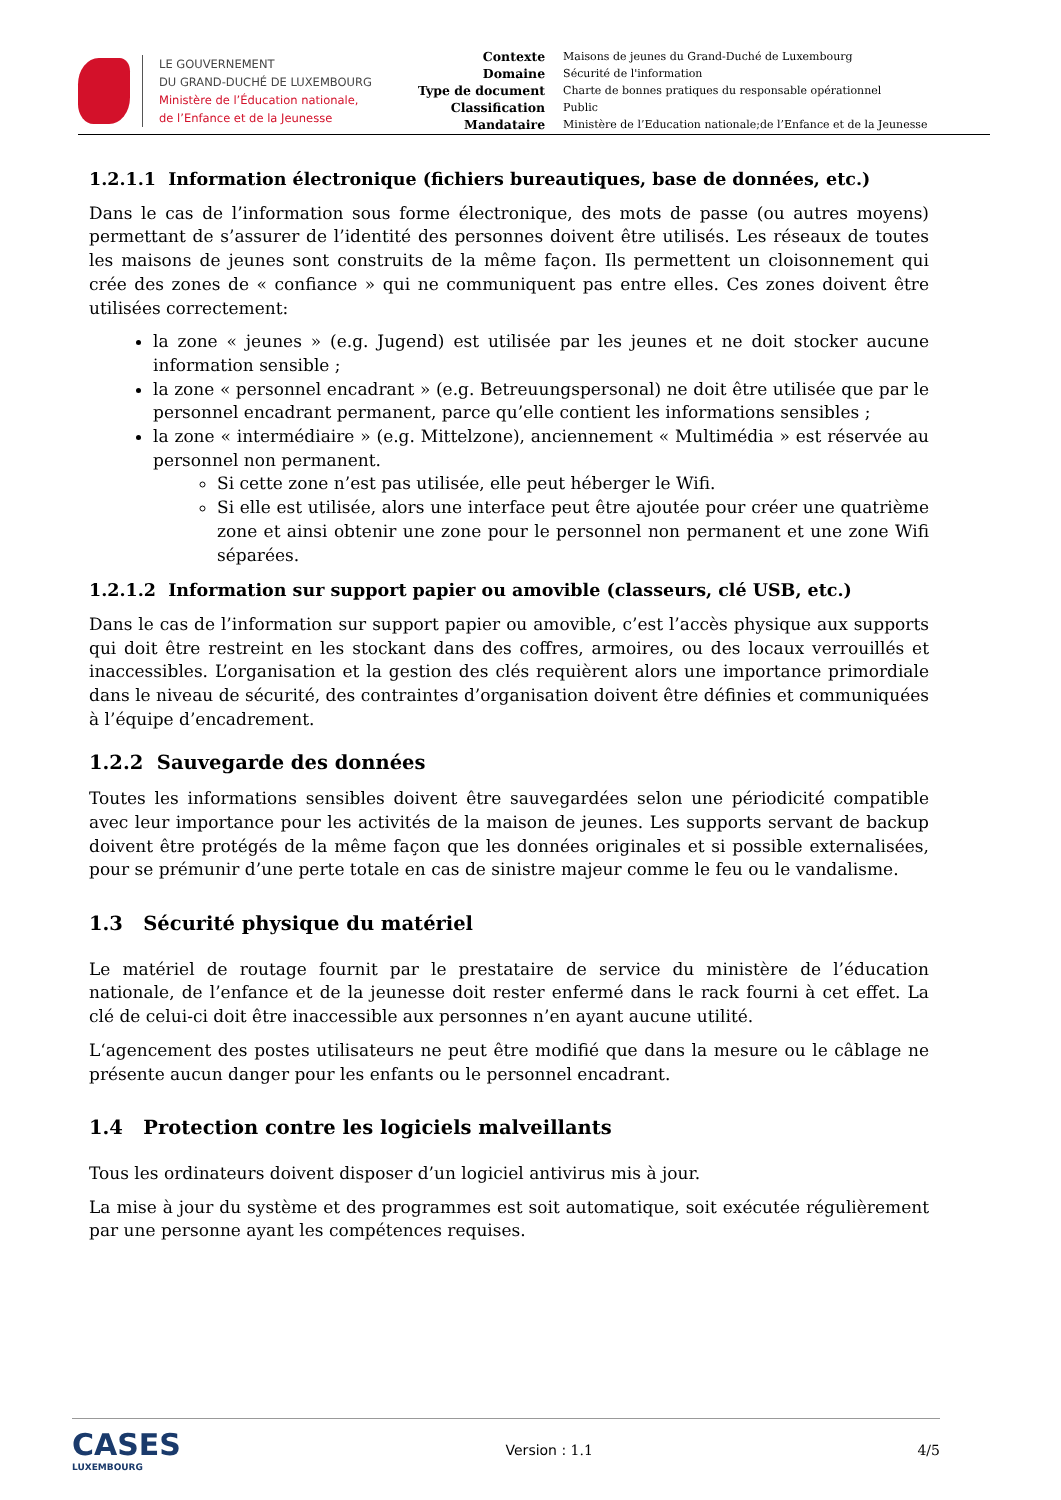LE GOUVERNEMENT
DU GRAND-DUCHÉ DE LUXEMBOURG
Ministère de l’Éducation nationale,
de l’Enfance et de la Jeunesse
| Contexte | Maisons de jeunes du Grand-Duché de Luxembourg |
| Domaine | Sécurité de l'information |
| Type de document | Charte de bonnes pratiques du responsable opérationnel |
| Classification | Public |
| Mandataire | Ministère de l’Education nationale;de l’Enfance et de la Jeunesse |
1.2.1.1 Information électronique (fichiers bureautiques, base de données, etc.)
Dans le cas de l’information sous forme électronique, des mots de passe (ou autres moyens) permettant de s’assurer de l’identité des personnes doivent être utilisés. Les réseaux de toutes les maisons de jeunes sont construits de la même façon. Ils permettent un cloisonnement qui crée des zones de « confiance » qui ne communiquent pas entre elles. Ces zones doivent être utilisées correctement:
la zone « jeunes » (e.g. Jugend) est utilisée par les jeunes et ne doit stocker aucune information sensible ;
la zone « personnel encadrant » (e.g. Betreuungspersonal) ne doit être utilisée que par le personnel encadrant permanent, parce qu’elle contient les informations sensibles ;
la zone « intermédiaire » (e.g. Mittelzone), anciennement « Multimédia » est réservée au personnel non permanent.
Si cette zone n’est pas utilisée, elle peut héberger le Wifi.
Si elle est utilisée, alors une interface peut être ajoutée pour créer une quatrième zone et ainsi obtenir une zone pour le personnel non permanent et une zone Wifi séparées.
1.2.1.2 Information sur support papier ou amovible (classeurs, clé USB, etc.)
Dans le cas de l’information sur support papier ou amovible, c’est l’accès physique aux supports qui doit être restreint en les stockant dans des coffres, armoires, ou des locaux verrouillés et inaccessibles. L’organisation et la gestion des clés requièrent alors une importance primordiale dans le niveau de sécurité, des contraintes d’organisation doivent être définies et communiquées à l’équipe d’encadrement.
1.2.2 Sauvegarde des données
Toutes les informations sensibles doivent être sauvegardées selon une périodicité compatible avec leur importance pour les activités de la maison de jeunes. Les supports servant de backup doivent être protégés de la même façon que les données originales et si possible externalisées, pour se prémunir d’une perte totale en cas de sinistre majeur comme le feu ou le vandalisme.
1.3 Sécurité physique du matériel
Le matériel de routage fournit par le prestataire de service du ministère de l’éducation nationale, de l’enfance et de la jeunesse doit rester enfermé dans le rack fourni à cet effet. La clé de celui-ci doit être inaccessible aux personnes n’en ayant aucune utilité.
L‘agencement des postes utilisateurs ne peut être modifié que dans la mesure ou le câblage ne présente aucun danger pour les enfants ou le personnel encadrant.
1.4 Protection contre les logiciels malveillants
Tous les ordinateurs doivent disposer d’un logiciel antivirus mis à jour.
La mise à jour du système et des programmes est soit automatique, soit exécutée régulièrement par une personne ayant les compétences requises.
CASES
LUXEMBOURG
Version : 1.1 4/5